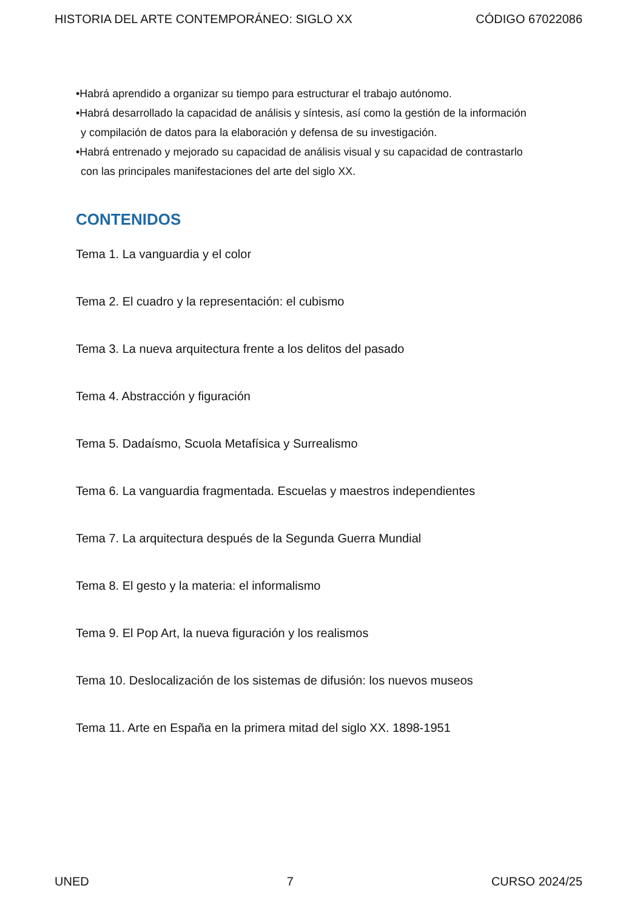HISTORIA DEL ARTE CONTEMPORÁNEO: SIGLO XX CÓDIGO 67022086
•Habrá aprendido a organizar su tiempo para estructurar el trabajo autónomo.
•Habrá desarrollado la capacidad de análisis y síntesis, así como la gestión de la información
y compilación de datos para la elaboración y defensa de su investigación.
•Habrá entrenado y mejorado su capacidad de análisis visual y su capacidad de contrastarlo
con las principales manifestaciones del arte del siglo XX.
CONTENIDOS
Tema 1. La vanguardia y el color
Tema 2. El cuadro y la representación: el cubismo
Tema 3. La nueva arquitectura frente a los delitos del pasado
Tema 4. Abstracción y figuración
Tema 5. Dadaísmo, Scuola Metafísica y Surrealismo
Tema 6. La vanguardia fragmentada. Escuelas y maestros independientes
Tema 7. La arquitectura después de la Segunda Guerra Mundial
Tema 8. El gesto y la materia: el informalismo
Tema 9. El Pop Art, la nueva figuración y los realismos
Tema 10. Deslocalización de los sistemas de difusión: los nuevos museos
Tema 11. Arte en España en la primera mitad del siglo XX. 1898-1951
UNED 7 CURSO 2024/25